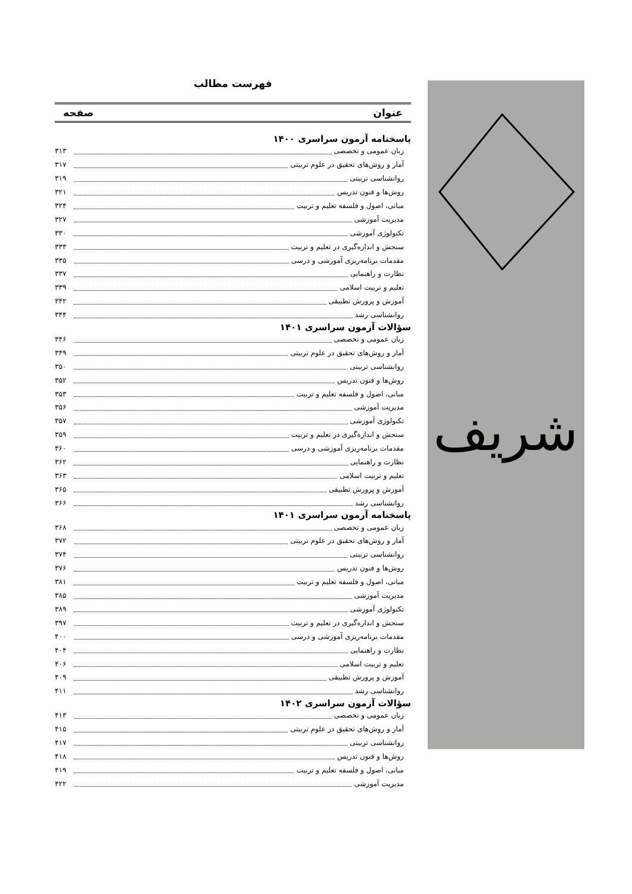شریف
فهرست مطالب
عنوان صفحه
پاسخنامه آزمون سراسری ۱۴۰۰
زبان عمومی و تخصصی ۳۱۳
آمار و روش‌های تحقیق در علوم تربیتی ۳۱۷
روانشناسی تربیتی ۳۱۹
روش‌ها و فنون تدریس ۳۲۱
مبانی، اصول و فلسفه تعلیم و تربیت ۳۲۴
مدیریت آموزشی ۳۲۷
تکنولوژی آموزشی ۳۳۰
سنجش و اندازه‌گیری در تعلیم و تربیت ۳۳۳
مقدمات برنامه‌ریزی آموزشی و درسی ۳۳۵
نظارت و راهنمایی ۳۳۷
تعلیم و تربیت اسلامی ۳۳۹
آموزش و پرورش تطبیقی ۳۴۲
روانشناسی رشد ۳۴۴
سؤالات آزمون سراسری ۱۴۰۱
زبان عمومی و تخصصی ۳۴۶
آمار و روش‌های تحقیق در علوم تربیتی ۳۴۹
روانشناسی تربیتی ۳۵۰
روش‌ها و فنون تدریس ۳۵۲
مبانی، اصول و فلسفه تعلیم و تربیت ۳۵۳
مدیریت آموزشی ۳۵۶
تکنولوژی آموزشی ۳۵۷
سنجش و اندازه‌گیری در تعلیم و تربیت ۳۵۹
مقدمات برنامه‌ریزی آموزشی و درسی ۳۶۰
نظارت و راهنمایی ۳۶۲
تعلیم و تربیت اسلامی ۳۶۳
آموزش و پرورش تطبیقی ۳۶۵
روانشناسی رشد ۳۶۶
پاسخنامه آزمون سراسری ۱۴۰۱
زبان عمومی و تخصصی ۳۶۸
آمار و روش‌های تحقیق در علوم تربیتی ۳۷۲
روانشناسی تربیتی ۳۷۴
روش‌ها و فنون تدریس ۳۷۶
مبانی، اصول و فلسفه تعلیم و تربیت ۳۸۱
مدیریت آموزشی ۳۸۵
تکنولوژی آموزشی ۳۸۹
سنجش و اندازه‌گیری در تعلیم و تربیت ۳۹۷
مقدمات برنامه‌ریزی آموزشی و درسی ۴۰۰
نظارت و راهنمایی ۴۰۴
تعلیم و تربیت اسلامی ۴۰۶
آموزش و پرورش تطبیقی ۴۰۹
روانشناسی رشد ۴۱۱
سؤالات آزمون سراسری ۱۴۰۲
زبان عمومی و تخصصی ۴۱۳
آمار و روش‌های تحقیق در علوم تربیتی ۴۱۵
روانشناسی تربیتی ۴۱۷
روش‌ها و فنون تدریس ۴۱۸
مبانی، اصول و فلسفه تعلیم و تربیت ۴۱۹
مدیریت آموزشی ۴۲۲